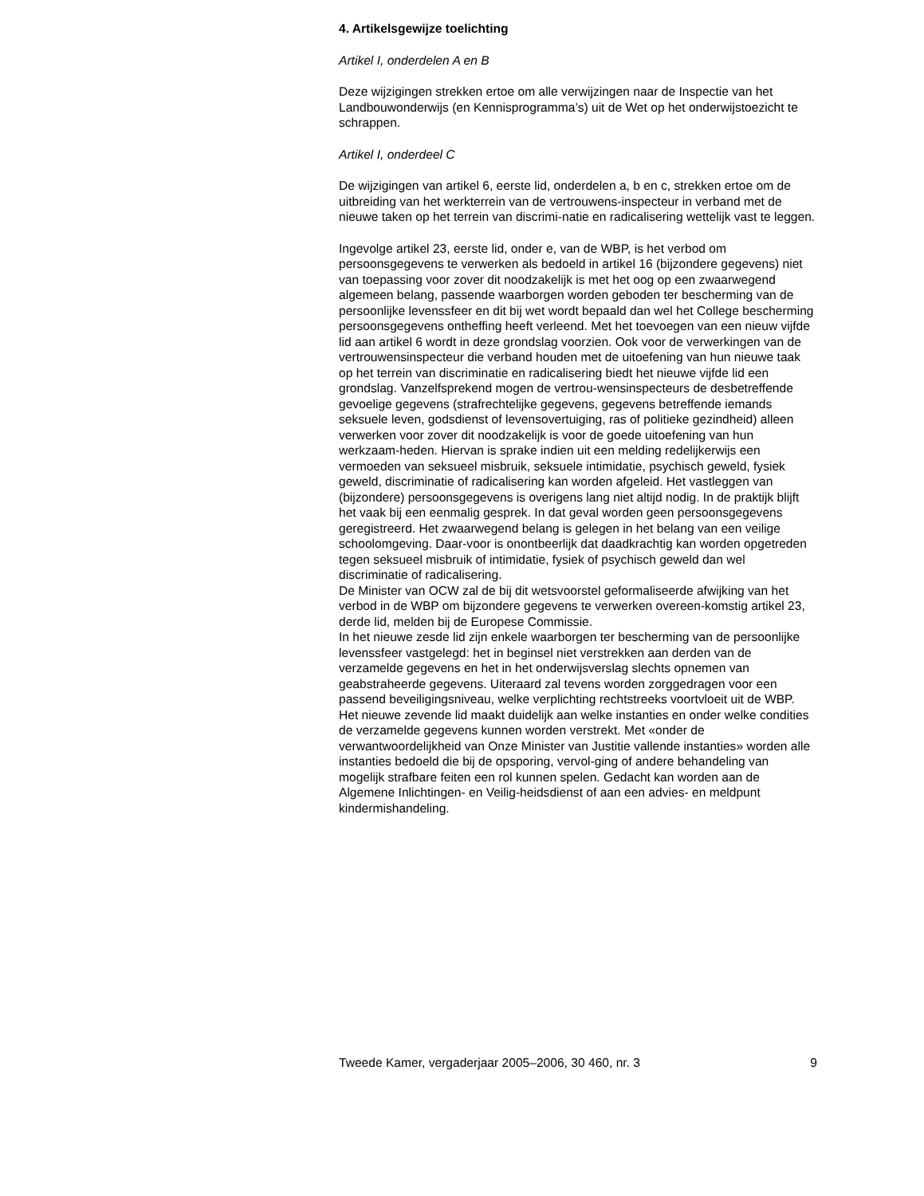4. Artikelsgewijze toelichting
Artikel I, onderdelen A en B
Deze wijzigingen strekken ertoe om alle verwijzingen naar de Inspectie van het Landbouwonderwijs (en Kennisprogramma’s) uit de Wet op het onderwijstoezicht te schrappen.
Artikel I, onderdeel C
De wijzigingen van artikel 6, eerste lid, onderdelen a, b en c, strekken ertoe om de uitbreiding van het werkterrein van de vertrouwens-inspecteur in verband met de nieuwe taken op het terrein van discrimi-natie en radicalisering wettelijk vast te leggen.
Ingevolge artikel 23, eerste lid, onder e, van de WBP, is het verbod om persoonsgegevens te verwerken als bedoeld in artikel 16 (bijzondere gegevens) niet van toepassing voor zover dit noodzakelijk is met het oog op een zwaarwegend algemeen belang, passende waarborgen worden geboden ter bescherming van de persoonlijke levenssfeer en dit bij wet wordt bepaald dan wel het College bescherming persoonsgegevens ontheffing heeft verleend. Met het toevoegen van een nieuw vijfde lid aan artikel 6 wordt in deze grondslag voorzien. Ook voor de verwerkingen van de vertrouwensinspecteur die verband houden met de uitoefening van hun nieuwe taak op het terrein van discriminatie en radicalisering biedt het nieuwe vijfde lid een grondslag. Vanzelfsprekend mogen de vertrou-wensinspecteurs de desbetreffende gevoelige gegevens (strafrechtelijke gegevens, gegevens betreffende iemands seksuele leven, godsdienst of levensovertuiging, ras of politieke gezindheid) alleen verwerken voor zover dit noodzakelijk is voor de goede uitoefening van hun werkzaam-heden. Hiervan is sprake indien uit een melding redelijkerwijs een vermoeden van seksueel misbruik, seksuele intimidatie, psychisch geweld, fysiek geweld, discriminatie of radicalisering kan worden afgeleid. Het vastleggen van (bijzondere) persoonsgegevens is overigens lang niet altijd nodig. In de praktijk blijft het vaak bij een eenmalig gesprek. In dat geval worden geen persoonsgegevens geregistreerd. Het zwaarwegend belang is gelegen in het belang van een veilige schoolomgeving. Daar-voor is onontbeerlijk dat daadkrachtig kan worden opgetreden tegen seksueel misbruik of intimidatie, fysiek of psychisch geweld dan wel discriminatie of radicalisering.
De Minister van OCW zal de bij dit wetsvoorstel geformaliseerde afwijking van het verbod in de WBP om bijzondere gegevens te verwerken overeen-komstig artikel 23, derde lid, melden bij de Europese Commissie.
In het nieuwe zesde lid zijn enkele waarborgen ter bescherming van de persoonlijke levenssfeer vastgelegd: het in beginsel niet verstrekken aan derden van de verzamelde gegevens en het in het onderwijsverslag slechts opnemen van geabstraheerde gegevens. Uiteraard zal tevens worden zorggedragen voor een passend beveiligingsniveau, welke verplichting rechtstreeks voortvloeit uit de WBP.
Het nieuwe zevende lid maakt duidelijk aan welke instanties en onder welke condities de verzamelde gegevens kunnen worden verstrekt. Met «onder de verwantwoordelijkheid van Onze Minister van Justitie vallende instanties» worden alle instanties bedoeld die bij de opsporing, vervol-ging of andere behandeling van mogelijk strafbare feiten een rol kunnen spelen. Gedacht kan worden aan de Algemene Inlichtingen- en Veilig-heidsdienst of aan een advies- en meldpunt kindermishandeling.
Tweede Kamer, vergaderjaar 2005–2006, 30 460, nr. 3 9